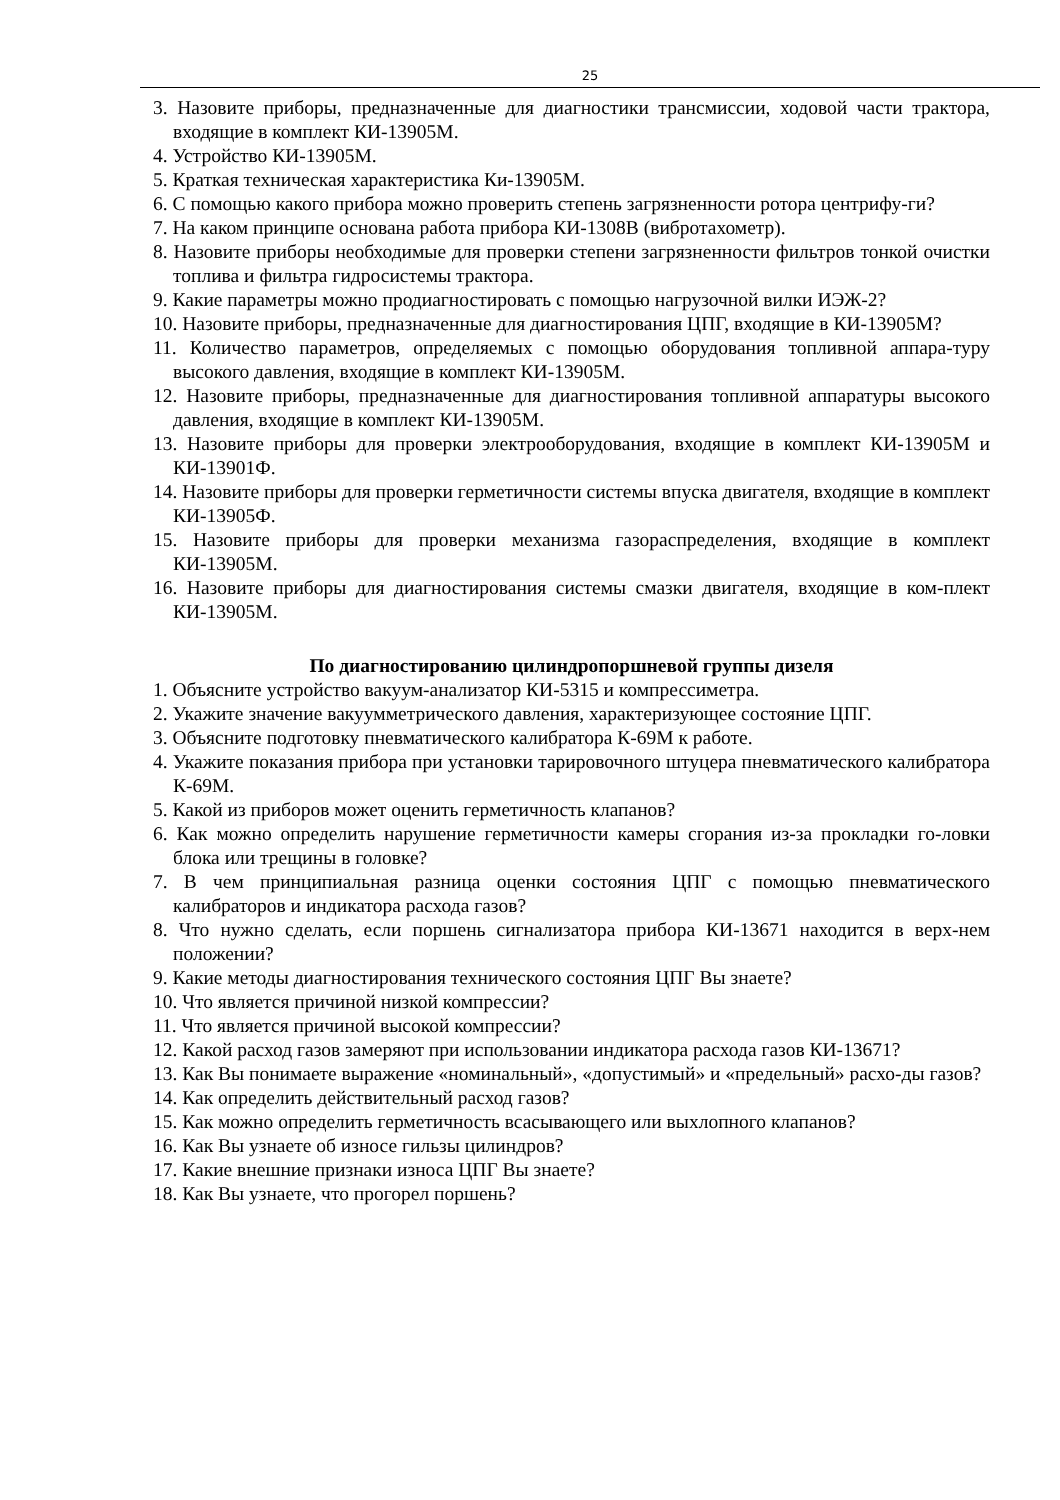25
3. Назовите приборы, предназначенные для диагностики трансмиссии, ходовой части трактора, входящие в комплект КИ-13905М.
4. Устройство КИ-13905М.
5. Краткая техническая характеристика Ки-13905М.
6. С помощью какого прибора можно проверить степень загрязненности ротора центрифу-ги?
7. На каком принципе основана работа прибора КИ-1308В (вибротахометр).
8. Назовите приборы необходимые для проверки степени загрязненности фильтров тонкой очистки топлива и фильтра гидросистемы трактора.
9. Какие параметры можно продиагностировать с помощью нагрузочной вилки ИЭЖ-2?
10. Назовите приборы, предназначенные для диагностирования ЦПГ, входящие в КИ-13905М?
11. Количество параметров, определяемых с помощью оборудования топливной аппара-туру высокого давления, входящие в комплект КИ-13905М.
12. Назовите приборы, предназначенные для диагностирования топливной аппаратуры высокого давления, входящие в комплект КИ-13905М.
13. Назовите приборы для проверки электрооборудования, входящие в комплект КИ-13905М и КИ-13901Ф.
14. Назовите приборы для проверки герметичности системы впуска двигателя, входящие в комплект КИ-13905Ф.
15. Назовите приборы для проверки механизма газораспределения, входящие в комплект КИ-13905М.
16. Назовите приборы для диагностирования системы смазки двигателя, входящие в ком-плект КИ-13905М.
По диагностированию цилиндропоршневой группы дизеля
1. Объясните устройство вакуум-анализатор КИ-5315 и компрессиметра.
2. Укажите значение вакуумметрического давления, характеризующее состояние ЦПГ.
3. Объясните подготовку пневматического калибратора К-69М к работе.
4. Укажите показания прибора при установки тарировочного штуцера пневматического калибратора К-69М.
5. Какой из приборов может оценить герметичность клапанов?
6. Как можно определить нарушение герметичности камеры сгорания из-за прокладки го-ловки блока или трещины в головке?
7. В чем принципиальная разница оценки состояния ЦПГ с помощью пневматического калибраторов и индикатора расхода газов?
8. Что нужно сделать, если поршень сигнализатора прибора КИ-13671 находится в верх-нем положении?
9. Какие методы диагностирования технического состояния ЦПГ Вы знаете?
10. Что является причиной низкой компрессии?
11. Что является причиной высокой компрессии?
12. Какой расход газов замеряют при использовании индикатора расхода газов КИ-13671?
13. Как Вы понимаете выражение «номинальный», «допустимый» и «предельный» расхо-ды газов?
14. Как определить действительный расход газов?
15. Как можно определить герметичность всасывающего или выхлопного клапанов?
16. Как Вы узнаете об износе гильзы цилиндров?
17. Какие внешние признаки износа ЦПГ Вы знаете?
18. Как Вы узнаете, что прогорел поршень?